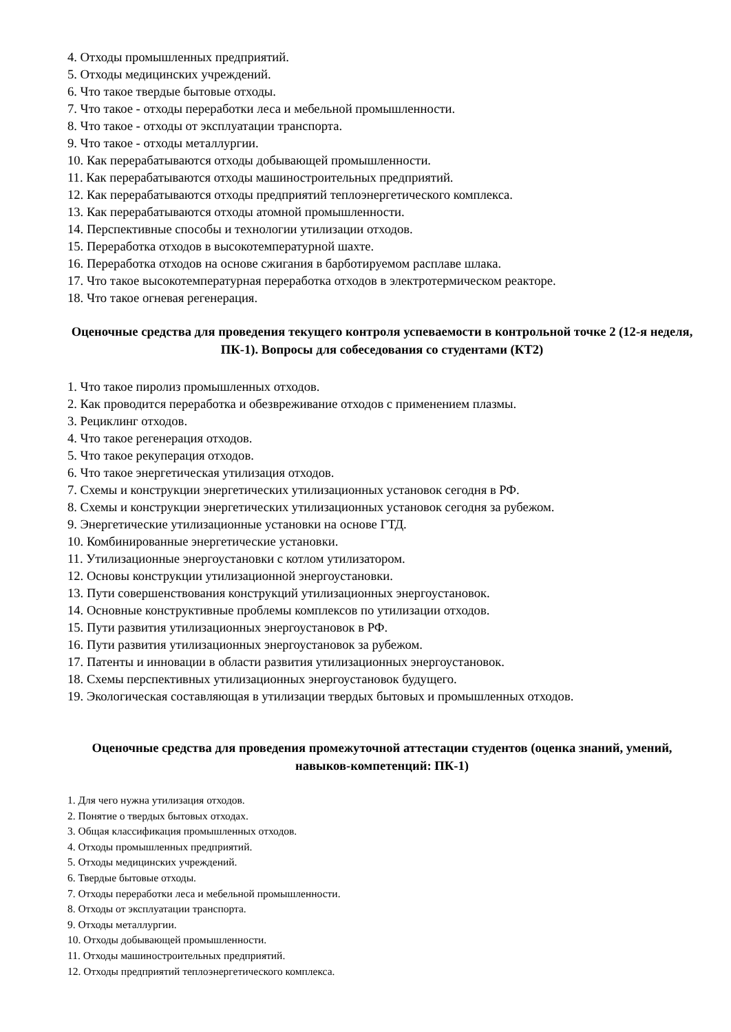4. Отходы промышленных предприятий.
5. Отходы медицинских учреждений.
6. Что такое твердые бытовые отходы.
7. Что такое - отходы переработки леса и мебельной промышленности.
8. Что такое - отходы от эксплуатации транспорта.
9. Что такое - отходы металлургии.
10. Как перерабатываются отходы добывающей промышленности.
11. Как перерабатываются отходы машиностроительных предприятий.
12. Как перерабатываются отходы предприятий теплоэнергетического комплекса.
13. Как перерабатываются отходы атомной промышленности.
14. Перспективные способы и технологии утилизации отходов.
15. Переработка отходов в высокотемпературной шахте.
16. Переработка отходов на основе сжигания в барботируемом расплаве шлака.
17. Что такое высокотемпературная переработка отходов в электротермическом реакторе.
18. Что такое огневая регенерация.
Оценочные средства для проведения текущего контроля успеваемости в контрольной точке 2 (12-я неделя, ПК-1). Вопросы для собеседования со студентами (КТ2)
1. Что такое пиролиз промышленных отходов.
2. Как проводится переработка и обезвреживание отходов с применением плазмы.
3. Рециклинг отходов.
4. Что такое регенерация отходов.
5. Что такое рекуперация отходов.
6. Что такое энергетическая утилизация отходов.
7. Схемы и конструкции энергетических утилизационных установок сегодня в РФ.
8. Схемы и конструкции энергетических утилизационных установок сегодня за рубежом.
9. Энергетические утилизационные установки на основе ГТД.
10. Комбинированные энергетические установки.
11. Утилизационные энергоустановки с котлом утилизатором.
12. Основы конструкции утилизационной энергоустановки.
13. Пути совершенствования конструкций утилизационных энергоустановок.
14. Основные конструктивные проблемы комплексов по утилизации отходов.
15. Пути развития утилизационных энергоустановок в РФ.
16. Пути развития утилизационных энергоустановок за рубежом.
17. Патенты и инновации в области развития утилизационных энергоустановок.
18. Схемы перспективных утилизационных энергоустановок будущего.
19. Экологическая составляющая в утилизации твердых бытовых и промышленных отходов.
Оценочные средства для проведения промежуточной аттестации студентов (оценка знаний, умений, навыков-компетенций: ПК-1)
1. Для чего нужна утилизация отходов.
2. Понятие о твердых бытовых отходах.
3. Общая классификация промышленных отходов.
4. Отходы промышленных предприятий.
5. Отходы медицинских учреждений.
6. Твердые бытовые отходы.
7. Отходы переработки леса и мебельной промышленности.
8. Отходы от эксплуатации транспорта.
9. Отходы металлургии.
10. Отходы добывающей промышленности.
11. Отходы машиностроительных предприятий.
12. Отходы предприятий теплоэнергетического комплекса.